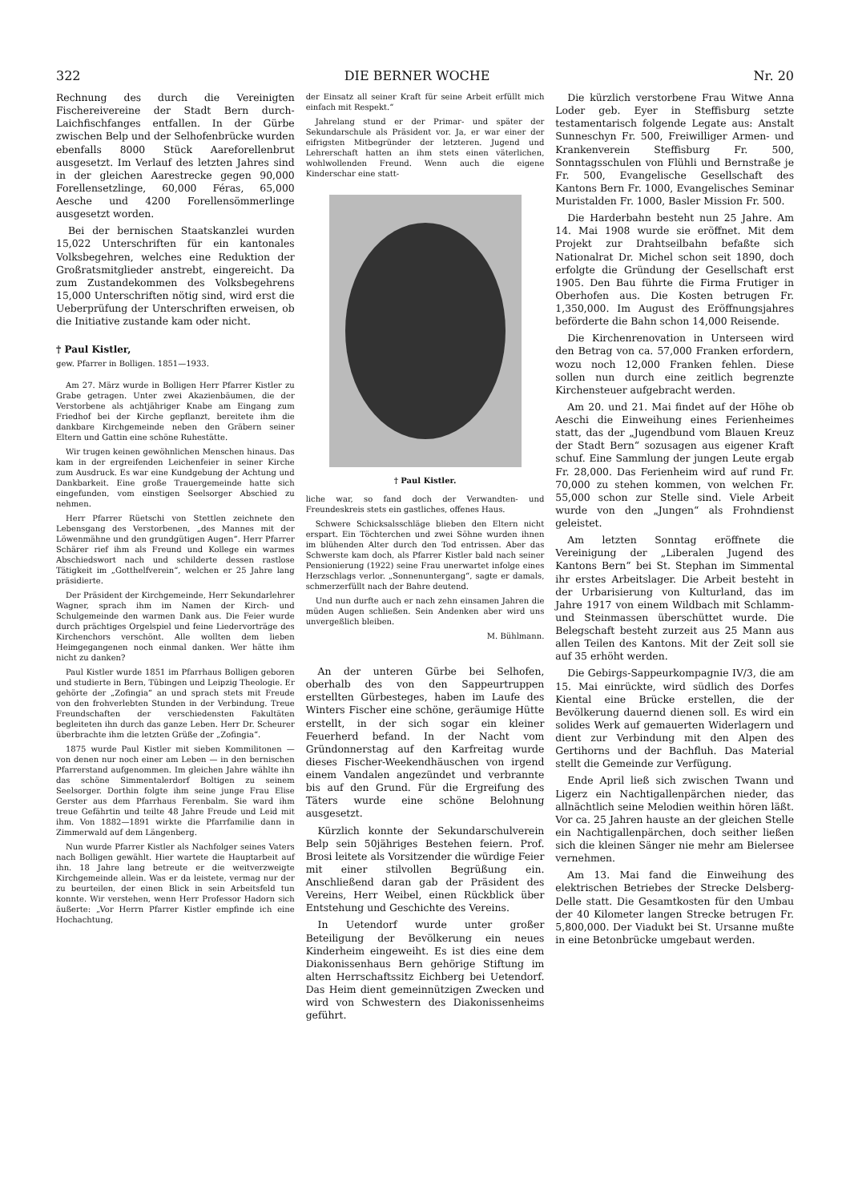322 DIE BERNER WOCHE Nr. 20
Rechnung des durch die Vereinigten Fischereivereine der Stadt Bern durch-Laichfischfanges entfallen. In der Gürbe zwischen Belp und der Selhofenbrücke wurden ebenfalls 8000 Stück Aareforellenbrut ausgesetzt. Im Verlauf des letzten Jahres sind in der gleichen Aarestrecke gegen 90,000 Forellensetzlinge, 60,000 Féras, 65,000 Aesche und 4200 Forellensömmerlinge ausgesetzt worden.
Bei der bernischen Staatskanzlei wurden 15,022 Unterschriften für ein kantonales Volksbegehren, welches eine Reduktion der Großratsmitglieder anstrebt, eingereicht. Da zum Zustandekommen des Volksbegehrens 15,000 Unterschriften nötig sind, wird erst die Ueberprüfung der Unterschriften erweisen, ob die Initiative zustande kam oder nicht.
† Paul Kistler,
gew. Pfarrer in Bolligen. 1851—1933.
Am 27. März wurde in Bolligen Herr Pfarrer Kistler zu Grabe getragen. Unter zwei Akazienbäumen, die der Verstorbene als achtjähriger Knabe am Eingang zum Friedhof bei der Kirche gepflanzt, bereitete ihm die dankbare Kirchgemeinde neben den Gräbern seiner Eltern und Gattin eine schöne Ruhestätte.
Wir trugen keinen gewöhnlichen Menschen hinaus. Das kam in der ergreifenden Leichenfeier in seiner Kirche zum Ausdruck. Es war eine Kundgebung der Achtung und Dankbarkeit. Eine große Trauergemeinde hatte sich eingefunden, vom einstigen Seelsorger Abschied zu nehmen.
Herr Pfarrer Rüetschi von Stettlen zeichnete den Lebensgang des Verstorbenen, „des Mannes mit der Löwenmähne und den grundgütigen Augen“. Herr Pfarrer Schärer rief ihm als Freund und Kollege ein warmes Abschiedswort nach und schilderte dessen rastlose Tätigkeit im „Gotthelfverein“, welchen er 25 Jahre lang präsidierte.
Der Präsident der Kirchgemeinde, Herr Sekundarlehrer Wagner, sprach ihm im Namen der Kirch- und Schulgemeinde den warmen Dank aus. Die Feier wurde durch prächtiges Orgelspiel und feine Liedervorträge des Kirchenchors verschönt. Alle wollten dem lieben Heimgegangenen noch einmal danken. Wer hätte ihm nicht zu danken?
Paul Kistler wurde 1851 im Pfarrhaus Bolligen geboren und studierte in Bern, Tübingen und Leipzig Theologie. Er gehörte der „Zofingia“ an und sprach stets mit Freude von den frohverlebten Stunden in der Verbindung. Treue Freundschaften der verschiedensten Fakultäten begleiteten ihn durch das ganze Leben. Herr Dr. Scheurer überbrachte ihm die letzten Grüße der „Zofingia“.
1875 wurde Paul Kistler mit sieben Kommilitonen — von denen nur noch einer am Leben — in den bernischen Pfarrerstand aufgenommen. Im gleichen Jahre wählte ihn das schöne Simmentalerdorf Boltigen zu seinem Seelsorger. Dorthin folgte ihm seine junge Frau Elise Gerster aus dem Pfarrhaus Ferenbalm. Sie ward ihm treue Gefährtin und teilte 48 Jahre Freude und Leid mit ihm. Von 1882—1891 wirkte die Pfarrfamilie dann in Zimmerwald auf dem Längenberg.
Nun wurde Pfarrer Kistler als Nachfolger seines Vaters nach Bolligen gewählt. Hier wartete die Hauptarbeit auf ihn. 18 Jahre lang betreute er die weitverzweigte Kirchgemeinde allein. Was er da leistete, vermag nur der zu beurteilen, der einen Blick in sein Arbeitsfeld tun konnte. Wir verstehen, wenn Herr Professor Hadorn sich äußerte: „Vor Herrn Pfarrer Kistler empfinde ich eine Hochachtung,
der Einsatz all seiner Kraft für seine Arbeit erfüllt mich einfach mit Respekt.“
Jahrelang stund er der Primar- und später der Sekundarschule als Präsident vor. Ja, er war einer der eifrigsten Mitbegründer der letzteren. Jugend und Lehrerschaft hatten an ihm stets einen väterlichen, wohlwollenden Freund. Wenn auch die eigene Kinderschar eine statt-
† Paul Kistler.
liche war, so fand doch der Verwandten- und Freundeskreis stets ein gastliches, offenes Haus.
Schwere Schicksalsschläge blieben den Eltern nicht erspart. Ein Töchterchen und zwei Söhne wurden ihnen im blühenden Alter durch den Tod entrissen. Aber das Schwerste kam doch, als Pfarrer Kistler bald nach seiner Pensionierung (1922) seine Frau unerwartet infolge eines Herzschlags verlor. „Sonnenuntergang“, sagte er damals, schmerzerfüllt nach der Bahre deutend.
Und nun durfte auch er nach zehn einsamen Jahren die müden Augen schließen. Sein Andenken aber wird uns unvergeßlich bleiben.
M. Bühlmann.
An der unteren Gürbe bei Selhofen, oberhalb des von den Sappeurtruppen erstellten Gürbesteges, haben im Laufe des Winters Fischer eine schöne, geräumige Hütte erstellt, in der sich sogar ein kleiner Feuerherd befand. In der Nacht vom Gründonnerstag auf den Karfreitag wurde dieses Fischer-Weekendhäuschen von irgend einem Vandalen angezündet und verbrannte bis auf den Grund. Für die Ergreifung des Täters wurde eine schöne Belohnung ausgesetzt.
Kürzlich konnte der Sekundarschulverein Belp sein 50jähriges Bestehen feiern. Prof. Brosi leitete als Vorsitzender die würdige Feier mit einer stilvollen Begrüßung ein. Anschließend daran gab der Präsident des Vereins, Herr Weibel, einen Rückblick über Entstehung und Geschichte des Vereins.
In Uetendorf wurde unter großer Beteiligung der Bevölkerung ein neues Kinderheim eingeweiht. Es ist dies eine dem Diakonissenhaus Bern gehörige Stiftung im alten Herrschaftssitz Eichberg bei Uetendorf. Das Heim dient gemeinnützigen Zwecken und wird von Schwestern des Diakonissenheims geführt.
Die kürzlich verstorbene Frau Witwe Anna Loder geb. Eyer in Steffisburg setzte testamentarisch folgende Legate aus: Anstalt Sunneschyn Fr. 500, Freiwilliger Armen- und Krankenverein Steffisburg Fr. 500, Sonntagsschulen von Flühli und Bernstraße je Fr. 500, Evangelische Gesellschaft des Kantons Bern Fr. 1000, Evangelisches Seminar Muristalden Fr. 1000, Basler Mission Fr. 500.
Die Harderbahn besteht nun 25 Jahre. Am 14. Mai 1908 wurde sie eröffnet. Mit dem Projekt zur Drahtseilbahn befaßte sich Nationalrat Dr. Michel schon seit 1890, doch erfolgte die Gründung der Gesellschaft erst 1905. Den Bau führte die Firma Frutiger in Oberhofen aus. Die Kosten betrugen Fr. 1,350,000. Im August des Eröffnungsjahres beförderte die Bahn schon 14,000 Reisende.
Die Kirchenrenovation in Unterseen wird den Betrag von ca. 57,000 Franken erfordern, wozu noch 12,000 Franken fehlen. Diese sollen nun durch eine zeitlich begrenzte Kirchensteuer aufgebracht werden.
Am 20. und 21. Mai findet auf der Höhe ob Aeschi die Einweihung eines Ferienheimes statt, das der „Jugendbund vom Blauen Kreuz der Stadt Bern“ sozusagen aus eigener Kraft schuf. Eine Sammlung der jungen Leute ergab Fr. 28,000. Das Ferienheim wird auf rund Fr. 70,000 zu stehen kommen, von welchen Fr. 55,000 schon zur Stelle sind. Viele Arbeit wurde von den „Jungen“ als Frohndienst geleistet.
Am letzten Sonntag eröffnete die Vereinigung der „Liberalen Jugend des Kantons Bern“ bei St. Stephan im Simmental ihr erstes Arbeitslager. Die Arbeit besteht in der Urbarisierung von Kulturland, das im Jahre 1917 von einem Wildbach mit Schlamm- und Steinmassen überschüttet wurde. Die Belegschaft besteht zurzeit aus 25 Mann aus allen Teilen des Kantons. Mit der Zeit soll sie auf 35 erhöht werden.
Die Gebirgs-Sappeurkompagnie IV/3, die am 15. Mai einrückte, wird südlich des Dorfes Kiental eine Brücke erstellen, die der Bevölkerung dauernd dienen soll. Es wird ein solides Werk auf gemauerten Widerlagern und dient zur Verbindung mit den Alpen des Gertihorns und der Bachfluh. Das Material stellt die Gemeinde zur Verfügung.
Ende April ließ sich zwischen Twann und Ligerz ein Nachtigallenpärchen nieder, das allnächtlich seine Melodien weithin hören läßt. Vor ca. 25 Jahren hauste an der gleichen Stelle ein Nachtigallenpärchen, doch seither ließen sich die kleinen Sänger nie mehr am Bielersee vernehmen.
Am 13. Mai fand die Einweihung des elektrischen Betriebes der Strecke Delsberg-Delle statt. Die Gesamtkosten für den Umbau der 40 Kilometer langen Strecke betrugen Fr. 5,800,000. Der Viadukt bei St. Ursanne mußte in eine Betonbrücke umgebaut werden.